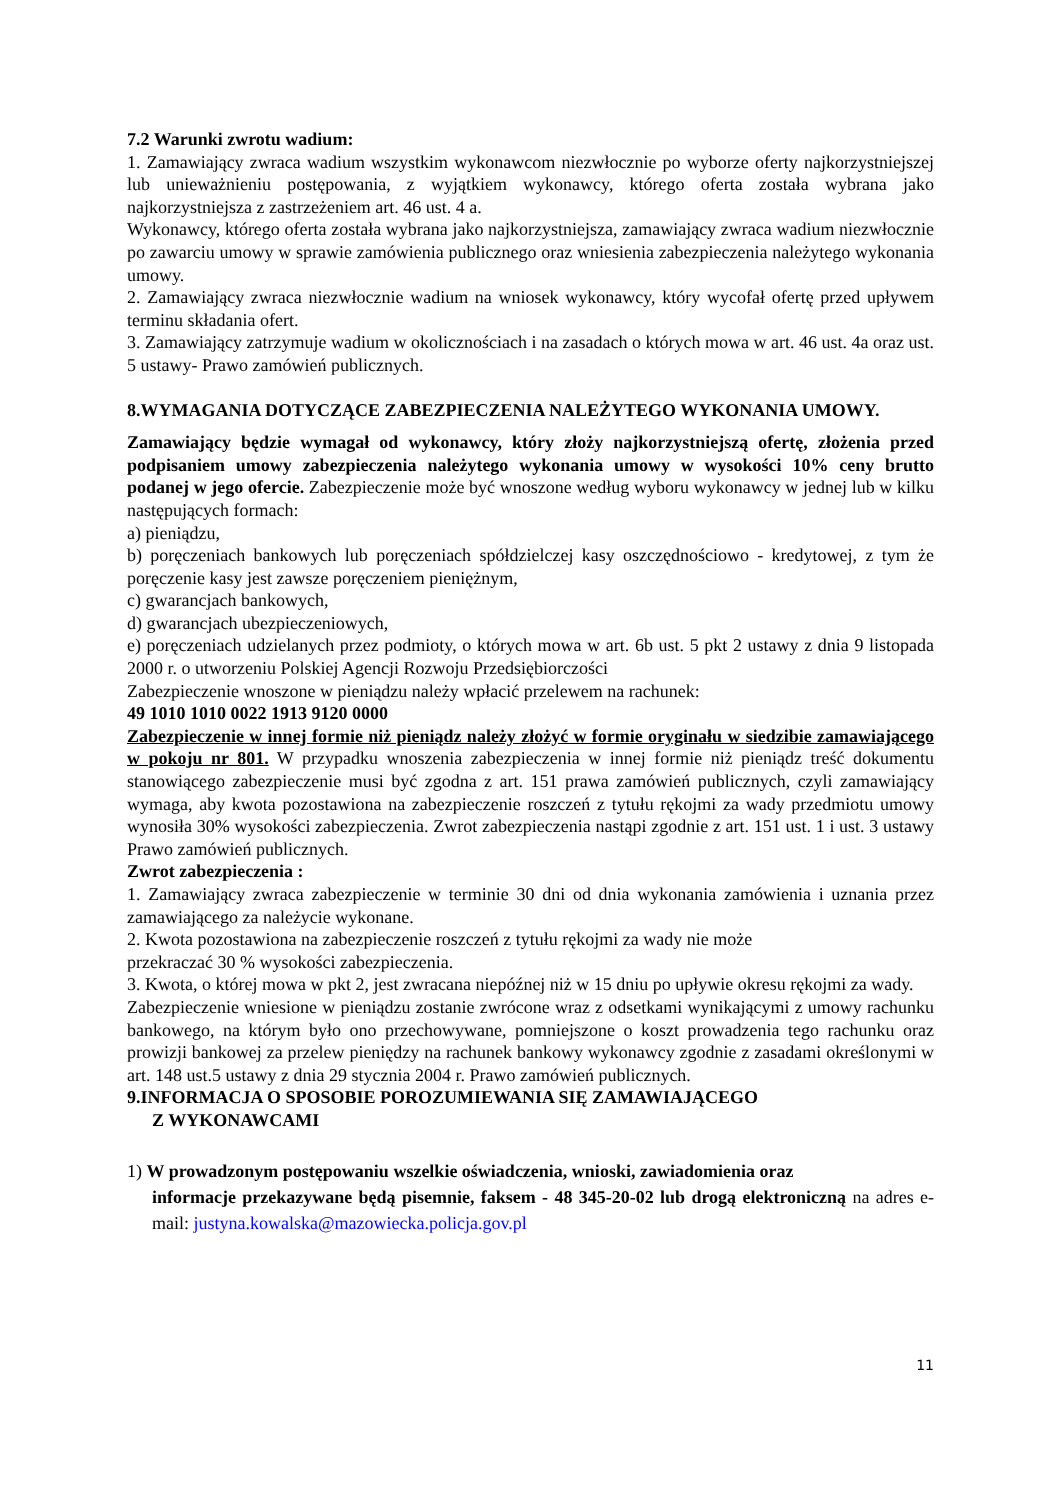7.2 Warunki zwrotu wadium:
1. Zamawiający zwraca wadium wszystkim wykonawcom niezwłocznie po wyborze oferty najkorzystniejszej lub unieważnieniu postępowania, z wyjątkiem wykonawcy, którego oferta została wybrana jako najkorzystniejsza z zastrzeżeniem art. 46 ust. 4 a.
Wykonawcy, którego oferta została wybrana jako najkorzystniejsza, zamawiający zwraca wadium niezwłocznie po zawarciu umowy w sprawie zamówienia publicznego oraz wniesienia zabezpieczenia należytego wykonania umowy.
2. Zamawiający zwraca niezwłocznie wadium na wniosek wykonawcy, który wycofał ofertę przed upływem terminu składania ofert.
3. Zamawiający zatrzymuje wadium w okolicznościach i na zasadach o których mowa w art. 46 ust. 4a oraz ust. 5 ustawy- Prawo zamówień publicznych.
8.WYMAGANIA DOTYCZĄCE ZABEZPIECZENIA NALEŻYTEGO WYKONANIA UMOWY.
Zamawiający będzie wymagał od wykonawcy, który złoży najkorzystniejszą ofertę, złożenia przed podpisaniem umowy zabezpieczenia należytego wykonania umowy w wysokości 10% ceny brutto podanej w jego ofercie. Zabezpieczenie może być wnoszone według wyboru wykonawcy w jednej lub w kilku następujących formach:
a) pieniądzu,
b) poręczeniach bankowych lub poręczeniach spółdzielczej kasy oszczędnościowo - kredytowej, z tym że poręczenie kasy jest zawsze poręczeniem pieniężnym,
c) gwarancjach bankowych,
d) gwarancjach ubezpieczeniowych,
e) poręczeniach udzielanych przez podmioty, o których mowa w art. 6b ust. 5 pkt 2 ustawy z dnia 9 listopada 2000 r. o utworzeniu Polskiej Agencji Rozwoju Przedsiębiorczości
Zabezpieczenie wnoszone w pieniądzu należy wpłacić przelewem na rachunek:
49 1010 1010 0022 1913 9120 0000
Zabezpieczenie w innej formie niż pieniądz należy złożyć w formie oryginału w siedzibie zamawiającego w pokoju nr 801. W przypadku wnoszenia zabezpieczenia w innej formie niż pieniądz treść dokumentu stanowiącego zabezpieczenie musi być zgodna z art. 151 prawa zamówień publicznych, czyli zamawiający wymaga, aby kwota pozostawiona na zabezpieczenie roszczeń z tytułu rękojmi za wady przedmiotu umowy wynosiła 30% wysokości zabezpieczenia. Zwrot zabezpieczenia nastąpi zgodnie z art. 151 ust. 1 i ust. 3 ustawy Prawo zamówień publicznych.
Zwrot zabezpieczenia :
1. Zamawiający zwraca zabezpieczenie w terminie 30 dni od dnia wykonania zamówienia i uznania przez zamawiającego za należycie wykonane.
2. Kwota pozostawiona na zabezpieczenie roszczeń z tytułu rękojmi za wady nie może
przekraczać 30 % wysokości zabezpieczenia.
3. Kwota, o której mowa w pkt 2, jest zwracana niepóźnej niż w 15 dniu po upływie okresu rękojmi za wady.
Zabezpieczenie wniesione w pieniądzu zostanie zwrócone wraz z odsetkami wynikającymi z umowy rachunku bankowego, na którym było ono przechowywane, pomniejszone o koszt prowadzenia tego rachunku oraz prowizji bankowej za przelew pieniędzy na rachunek bankowy wykonawcy zgodnie z zasadami określonymi w art. 148 ust.5 ustawy z dnia 29 stycznia 2004 r. Prawo zamówień publicznych.
9.INFORMACJA O SPOSOBIE POROZUMIEWANIA SIĘ ZAMAWIAJĄCEGO
Z WYKONAWCAMI
1) W prowadzonym postępowaniu wszelkie oświadczenia, wnioski, zawiadomienia oraz
informacje przekazywane będą pisemnie, faksem - 48 345-20-02 lub drogą elektroniczną na adres e-mail: justyna.kowalska@mazowiecka.policja.gov.pl
11